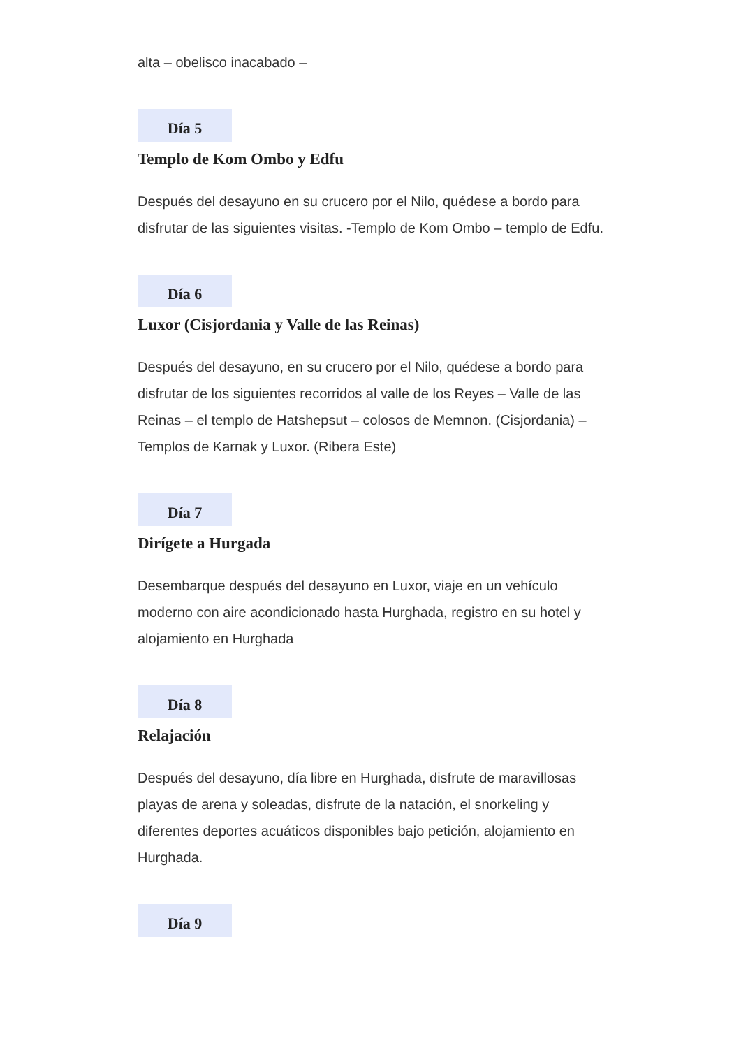alta – obelisco inacabado –
Día 5
Templo de Kom Ombo y Edfu
Después del desayuno en su crucero por el Nilo, quédese a bordo para disfrutar de las siguientes visitas. -Templo de Kom Ombo – templo de Edfu.
Día 6
Luxor (Cisjordania y Valle de las Reinas)
Después del desayuno, en su crucero por el Nilo, quédese a bordo para disfrutar de los siguientes recorridos al valle de los Reyes – Valle de las Reinas – el templo de Hatshepsut – colosos de Memnon. (Cisjordania) – Templos de Karnak y Luxor. (Ribera Este)
Día 7
Dirígete a Hurgada
Desembarque después del desayuno en Luxor, viaje en un vehículo moderno con aire acondicionado hasta Hurghada, registro en su hotel y alojamiento en Hurghada
Día 8
Relajación
Después del desayuno, día libre en Hurghada, disfrute de maravillosas playas de arena y soleadas, disfrute de la natación, el snorkeling y diferentes deportes acuáticos disponibles bajo petición, alojamiento en Hurghada.
Día 9